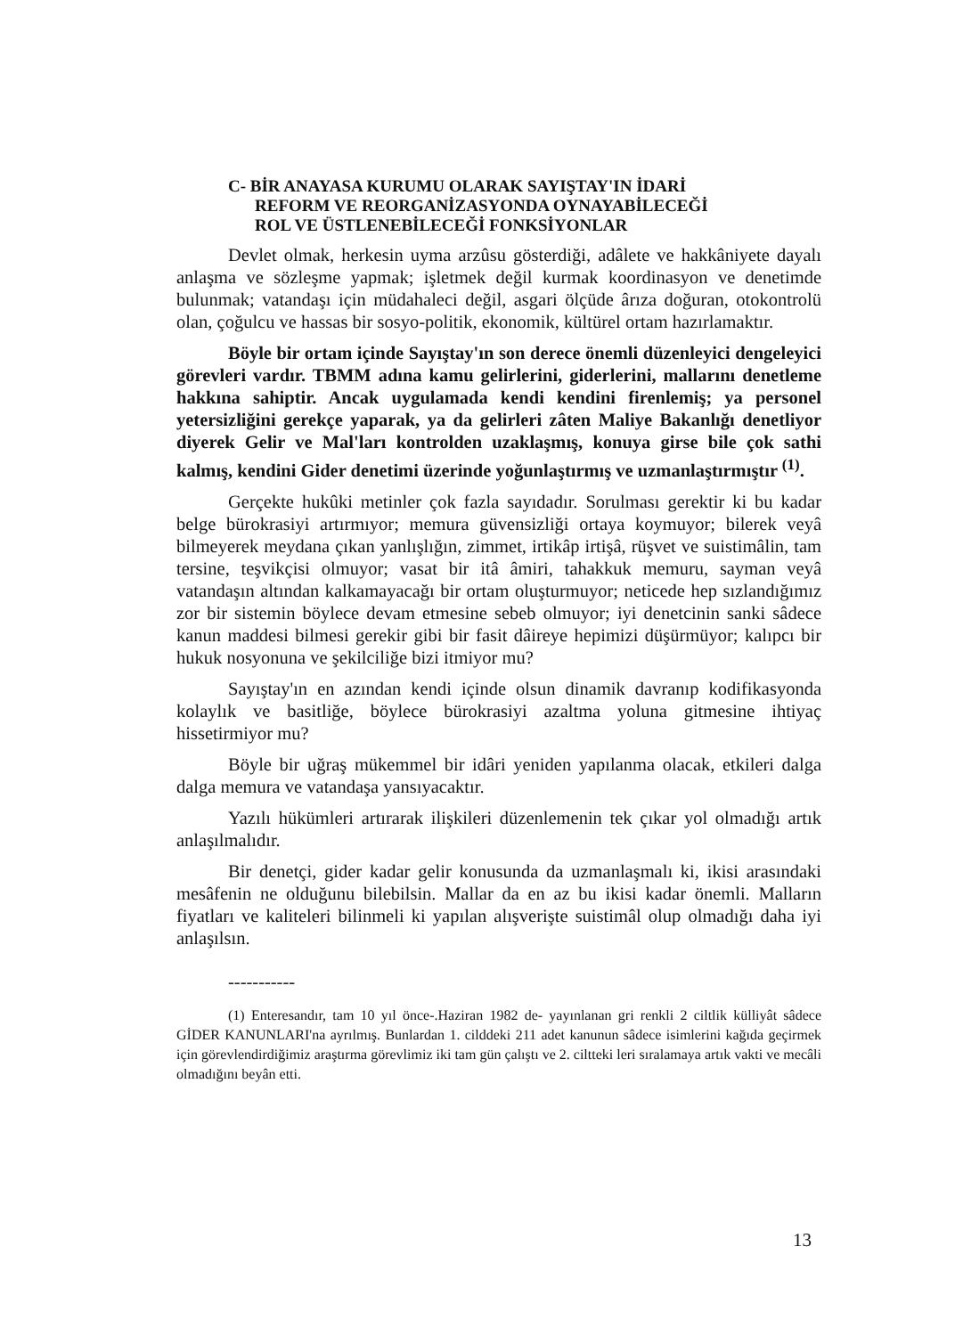C- BİR ANAYASA KURUMU OLARAK SAYIŞTAY'IN İDARİ
REFORM VE REORGANİZASYONDA OYNAYABİLECEĞİ
ROL VE ÜSTLENEBİLECEĞİ FONKSİYONLAR
Devlet olmak, herkesin uyma arzûsu gösterdiği, adâlete ve hakkâniyete dayalı anlaşma ve sözleşme yapmak; işletmek değil kurmak koordinasyon ve denetimde bulunmak; vatandaşı için müdahaleci değil, asgari ölçüde ârıza doğuran, otokontrolü olan, çoğulcu ve hassas bir sosyo-politik, ekonomik, kültürel ortam hazırlamaktır.
Böyle bir ortam içinde Sayıştay'ın son derece önemli düzenleyici dengeleyici görevleri vardır. TBMM adına kamu gelirlerini, giderlerini, mallarını denetleme hakkına sahiptir. Ancak uygulamada kendi kendini firenlemiş; ya personel yetersizliğini gerekçe yaparak, ya da gelirleri zâten Maliye Bakanlığı denetliyor diyerek Gelir ve Mal'ları kontrolden uzaklaşmış, konuya girse bile çok sathi kalmış, kendini Gider denetimi üzerinde yoğunlaştırmış ve uzmanlaştırmıştır <sup>(1)</sup>.
Gerçekte hukûki metinler çok fazla sayıdadır. Sorulması gerektir ki bu kadar belge bürokrasiyi artırmıyor; memura güvensizliği ortaya koymuyor; bilerek veyâ bilmeyerek meydana çıkan yanlışlığın, zimmet, irtikâp irtişâ, rüşvet ve suistimâlin, tam tersine, teşvikçisi olmuyor; vasat bir itâ âmiri, tahakkuk memuru, sayman veyâ vatandaşın altından kalkamayacağı bir ortam oluşturmuyor; neticede hep sızlandığımız zor bir sistemin böylece devam etmesine sebeb olmuyor; iyi denetcinin sanki sâdece kanun maddesi bilmesi gerekir gibi bir fasit dâireye hepimizi düşürmüyor; kalıpcı bir hukuk nosyonuna ve şekilciliğe bizi itmiyor mu?
Sayıştay'ın en azından kendi içinde olsun dinamik davranıp kodifikasyonda kolaylık ve basitliğe, böylece bürokrasiyi azaltma yoluna gitmesine ihtiyaç hissetirmiyor mu?
Böyle bir uğraş mükemmel bir idâri yeniden yapılanma olacak, etkileri dalga dalga memura ve vatandaşa yansıyacaktır.
Yazılı hükümleri artırarak ilişkileri düzenlemenin tek çıkar yol olmadığı artık anlaşılmalıdır.
Bir denetçi, gider kadar gelir konusunda da uzmanlaşmalı ki, ikisi arasındaki mesâfenin ne olduğunu bilebilsin. Mallar da en az bu ikisi kadar önemli. Malların fiyatları ve kaliteleri bilinmeli ki yapılan alışverişte suistimâl olup olmadığı daha iyi anlaşılsın.
-----------
(1) Enteresandır, tam 10 yıl önce-.Haziran 1982 de- yayınlanan gri renkli 2 ciltlik külliyât sâdece GİDER KANUNLARI'na ayrılmış. Bunlardan 1. cilddeki 211 adet kanunun sâdece isimlerini kağıda geçirmek için görevlendirdiğimiz araştırma görevlimiz iki tam gün çalıştı ve 2. ciltteki leri sıralamaya artık vakti ve mecâli olmadığını beyân etti.
13